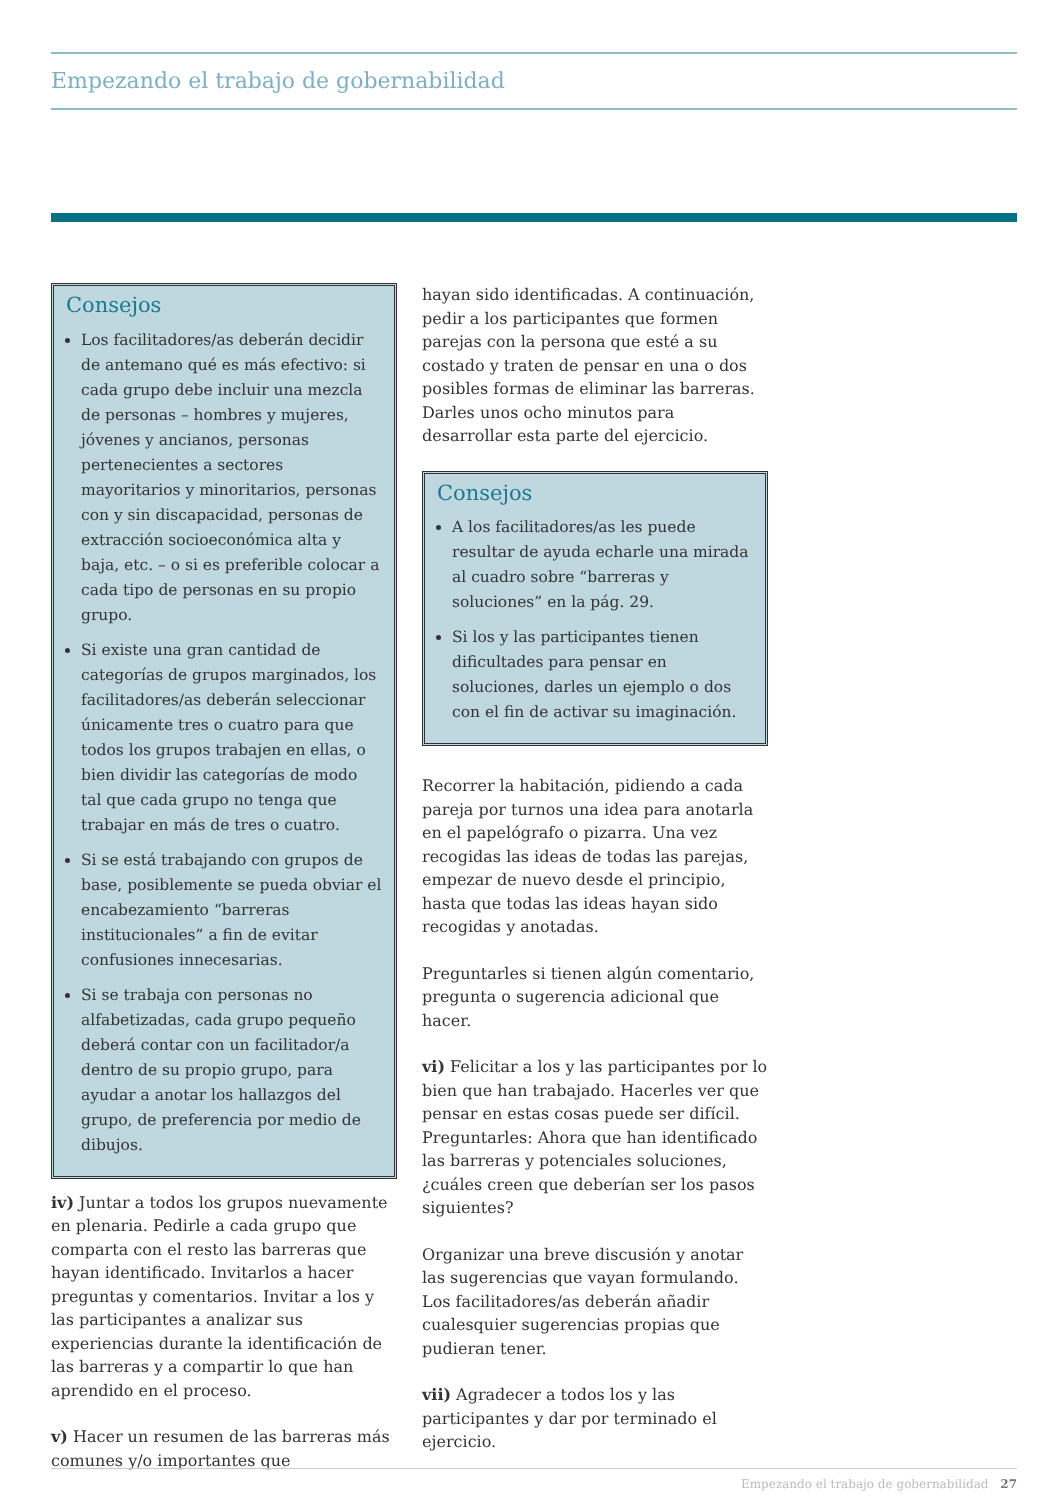Empezando el trabajo de gobernabilidad
Consejos
Los facilitadores/as deberán decidir de antemano qué es más efectivo: si cada grupo debe incluir una mezcla de personas – hombres y mujeres, jóvenes y ancianos, personas pertenecientes a sectores mayoritarios y minoritarios, personas con y sin discapacidad, personas de extracción socioeconómica alta y baja, etc. – o si es preferible colocar a cada tipo de personas en su propio grupo.
Si existe una gran cantidad de categorías de grupos marginados, los facilitadores/as deberán seleccionar únicamente tres o cuatro para que todos los grupos trabajen en ellas, o bien dividir las categorías de modo tal que cada grupo no tenga que trabajar en más de tres o cuatro.
Si se está trabajando con grupos de base, posiblemente se pueda obviar el encabezamiento “barreras institucionales” a fin de evitar confusiones innecesarias.
Si se trabaja con personas no alfabetizadas, cada grupo pequeño deberá contar con un facilitador/a dentro de su propio grupo, para ayudar a anotar los hallazgos del grupo, de preferencia por medio de dibujos.
iv) Juntar a todos los grupos nuevamente en plenaria. Pedirle a cada grupo que comparta con el resto las barreras que hayan identificado. Invitarlos a hacer preguntas y comentarios. Invitar a los y las participantes a analizar sus experiencias durante la identificación de las barreras y a compartir lo que han aprendido en el proceso.
v) Hacer un resumen de las barreras más comunes y/o importantes que
hayan sido identificadas. A continuación, pedir a los participantes que formen parejas con la persona que esté a su costado y traten de pensar en una o dos posibles formas de eliminar las barreras. Darles unos ocho minutos para desarrollar esta parte del ejercicio.
Consejos
A los facilitadores/as les puede resultar de ayuda echarle una mirada al cuadro sobre “barreras y soluciones” en la pág. 29.
Si los y las participantes tienen dificultades para pensar en soluciones, darles un ejemplo o dos con el fin de activar su imaginación.
Recorrer la habitación, pidiendo a cada pareja por turnos una idea para anotarla en el papelógrafo o pizarra. Una vez recogidas las ideas de todas las parejas, empezar de nuevo desde el principio, hasta que todas las ideas hayan sido recogidas y anotadas.
Preguntarles si tienen algún comentario, pregunta o sugerencia adicional que hacer.
vi) Felicitar a los y las participantes por lo bien que han trabajado. Hacerles ver que pensar en estas cosas puede ser difícil. Preguntarles: Ahora que han identificado las barreras y potenciales soluciones, ¿cuáles creen que deberían ser los pasos siguientes?
Organizar una breve discusión y anotar las sugerencias que vayan formulando. Los facilitadores/as deberán añadir cualesquier sugerencias propias que pudieran tener.
vii) Agradecer a todos los y las participantes y dar por terminado el ejercicio.
Empezando el trabajo de gobernabilidad 27